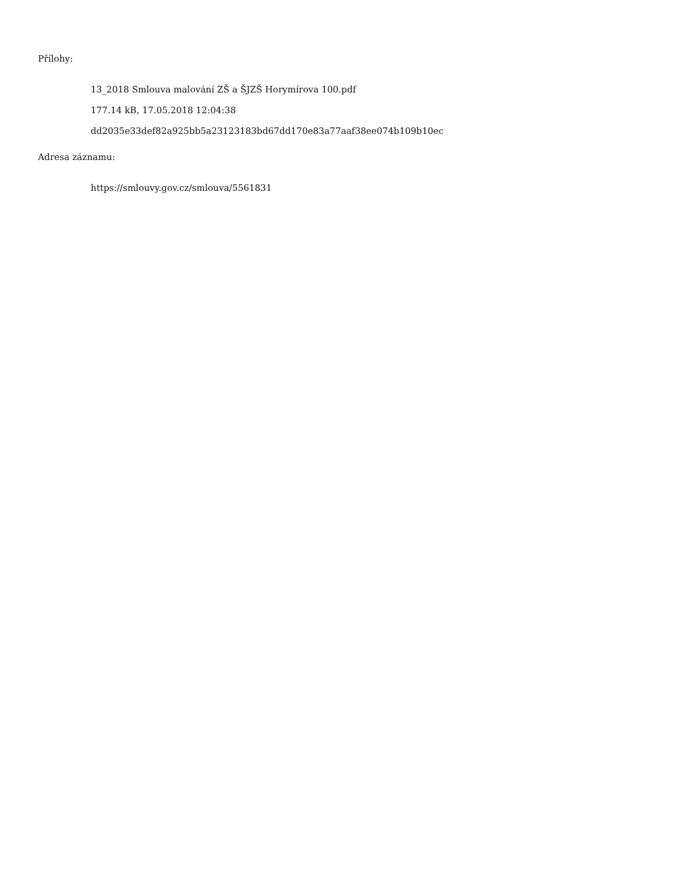Přílohy:
13_2018 Smlouva malování ZŠ a ŠJZŠ Horymírova 100.pdf
177.14 kB, 17.05.2018 12:04:38
dd2035e33def82a925bb5a23123183bd67dd170e83a77aaf38ee074b109b10ec
Adresa záznamu:
https://smlouvy.gov.cz/smlouva/5561831